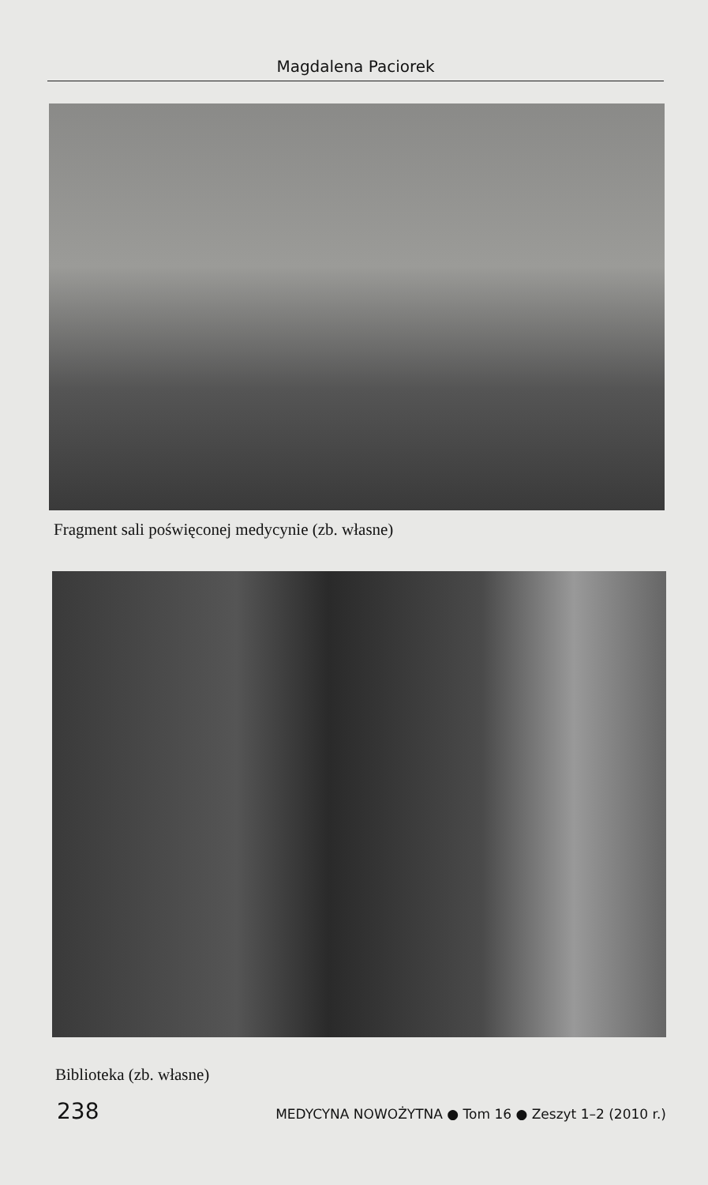Magdalena Paciorek
Fragment sali poświęconej medycynie (zb. własne)
Biblioteka (zb. własne)
238 MEDYCYNA NOWOŻYTNA ● Tom 16 ● Zeszyt 1–2 (2010 r.)